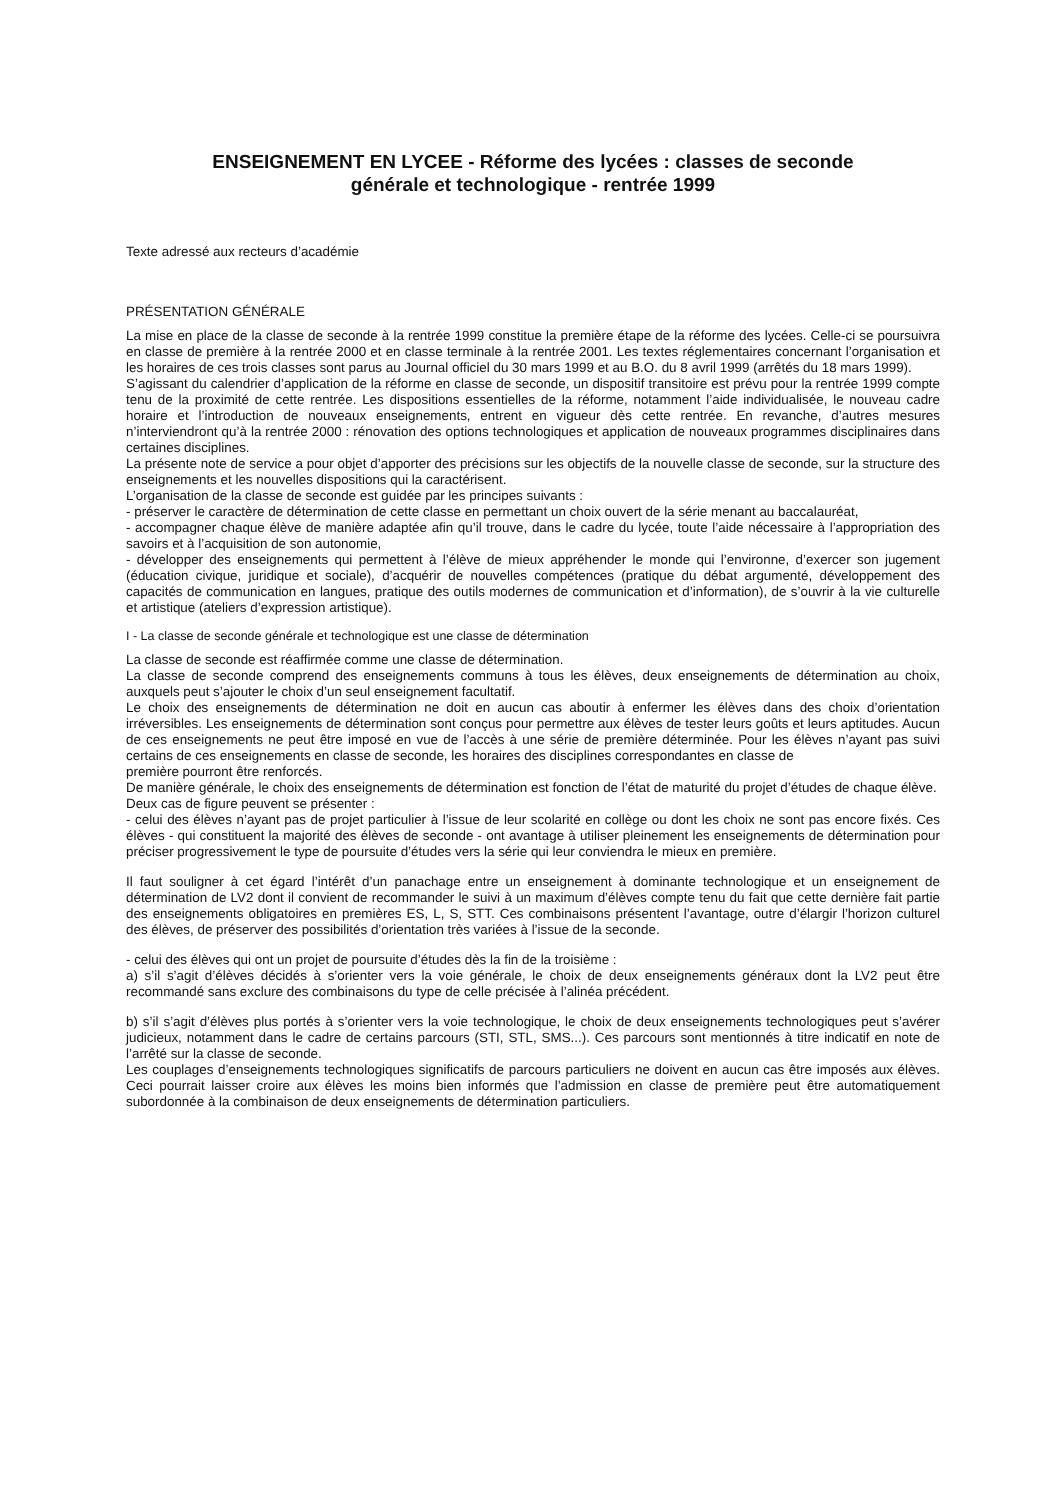ENSEIGNEMENT EN LYCEE - Réforme des lycées : classes de seconde
générale et technologique - rentrée 1999
Texte adressé aux recteurs d’académie
PRÉSENTATION GÉNÉRALE
La mise en place de la classe de seconde à la rentrée 1999 constitue la première étape de la réforme des lycées. Celle-ci se poursuivra en classe de première à la rentrée 2000 et en classe terminale à la rentrée 2001. Les textes réglementaires concernant l’organisation et les horaires de ces trois classes sont parus au Journal officiel du 30 mars 1999 et au B.O. du 8 avril 1999 (arrêtés du 18 mars 1999).
S’agissant du calendrier d’application de la réforme en classe de seconde, un dispositif transitoire est prévu pour la rentrée 1999 compte tenu de la proximité de cette rentrée. Les dispositions essentielles de la réforme, notamment l’aide individualisée, le nouveau cadre horaire et l’introduction de nouveaux enseignements, entrent en vigueur dès cette rentrée. En revanche, d’autres mesures n’interviendront qu’à la rentrée 2000 : rénovation des options technologiques et application de nouveaux programmes disciplinaires dans certaines disciplines.
La présente note de service a pour objet d’apporter des précisions sur les objectifs de la nouvelle classe de seconde, sur la structure des enseignements et les nouvelles dispositions qui la caractérisent.
L’organisation de la classe de seconde est guidée par les principes suivants :
- préserver le caractère de détermination de cette classe en permettant un choix ouvert de la série menant au baccalauréat,
- accompagner chaque élève de manière adaptée afin qu’il trouve, dans le cadre du lycée, toute l’aide nécessaire à l’appropriation des savoirs et à l’acquisition de son autonomie,
- développer des enseignements qui permettent à l’élève de mieux appréhender le monde qui l’environne, d’exercer son jugement (éducation civique, juridique et sociale), d’acquérir de nouvelles compétences (pratique du débat argumenté, développement des capacités de communication en langues, pratique des outils modernes de communication et d’information), de s’ouvrir à la vie culturelle et artistique (ateliers d’expression artistique).
I - La classe de seconde générale et technologique est une classe de détermination
La classe de seconde est réaffirmée comme une classe de détermination.
La classe de seconde comprend des enseignements communs à tous les élèves, deux enseignements de détermination au choix, auxquels peut s’ajouter le choix d’un seul enseignement facultatif.
Le choix des enseignements de détermination ne doit en aucun cas aboutir à enfermer les élèves dans des choix d’orientation irréversibles. Les enseignements de détermination sont conçus pour permettre aux élèves de tester leurs goûts et leurs aptitudes. Aucun de ces enseignements ne peut être imposé en vue de l’accès à une série de première déterminée. Pour les élèves n’ayant pas suivi certains de ces enseignements en classe de seconde, les horaires des disciplines correspondantes en classe de
première pourront être renforcés.
De manière générale, le choix des enseignements de détermination est fonction de l’état de maturité du projet d’études de chaque élève.
Deux cas de figure peuvent se présenter :
- celui des élèves n’ayant pas de projet particulier à l’issue de leur scolarité en collège ou dont les choix ne sont pas encore fixés. Ces élèves - qui constituent la majorité des élèves de seconde - ont avantage à utiliser pleinement les enseignements de détermination pour préciser progressivement le type de poursuite d’études vers la série qui leur conviendra le mieux en première.
Il faut souligner à cet égard l’intérêt d’un panachage entre un enseignement à dominante technologique et un enseignement de détermination de LV2 dont il convient de recommander le suivi à un maximum d’élèves compte tenu du fait que cette dernière fait partie des enseignements obligatoires en premières ES, L, S, STT. Ces combinaisons présentent l’avantage, outre d’élargir l’horizon culturel des élèves, de préserver des possibilités d’orientation très variées à l’issue de la seconde.
- celui des élèves qui ont un projet de poursuite d’études dès la fin de la troisième :
a) s’il s’agit d’élèves décidés à s’orienter vers la voie générale, le choix de deux enseignements généraux dont la LV2 peut être recommandé sans exclure des combinaisons du type de celle précisée à l’alinéa précédent.
b) s’il s’agit d’élèves plus portés à s’orienter vers la voie technologique, le choix de deux enseignements technologiques peut s’avérer judicieux, notamment dans le cadre de certains parcours (STI, STL, SMS...). Ces parcours sont mentionnés à titre indicatif en note de l’arrêté sur la classe de seconde.
Les couplages d’enseignements technologiques significatifs de parcours particuliers ne doivent en aucun cas être imposés aux élèves. Ceci pourrait laisser croire aux élèves les moins bien informés que l’admission en classe de première peut être automatiquement subordonnée à la combinaison de deux enseignements de détermination particuliers.